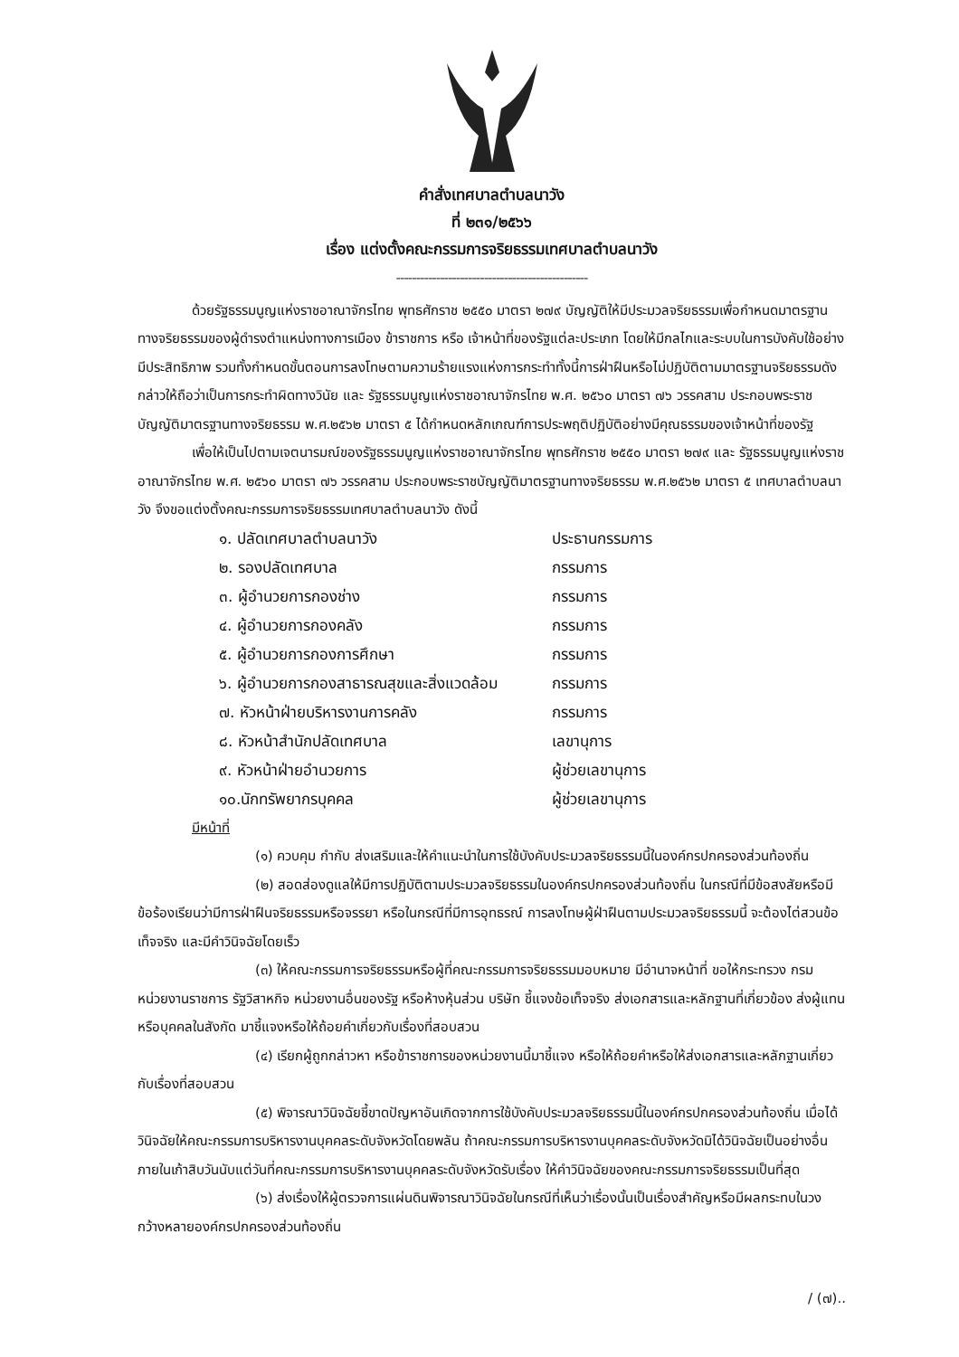คำสั่งเทศบาลตำบลนาวัง
ที่ ๒๓๑/๒๕๖๖
เรื่อง แต่งตั้งคณะกรรมการจริยธรรมเทศบาลตำบลนาวัง
------------------------------------------------
ด้วยรัฐธรรมนูญแห่งราชอาณาจักรไทย พุทธศักราช ๒๕๕๐ มาตรา ๒๗๙ บัญญัติให้มีประมวลจริยธรรมเพื่อกำหนดมาตรฐานทางจริยธรรมของผู้ดำรงตำแหน่งทางการเมือง ข้าราชการ หรือ เจ้าหน้าที่ของรัฐแต่ละประเภท โดยให้มีกลไกและระบบในการบังคับใช้อย่างมีประสิทธิภาพ รวมทั้งกำหนดขั้นตอนการลงโทษตามความร้ายแรงแห่งการกระทำทั้งนี้การฝ่าฝืนหรือไม่ปฏิบัติตามมาตรฐานจริยธรรมดังกล่าวให้ถือว่าเป็นการกระทำผิดทางวินัย และ รัฐธรรมนูญแห่งราชอาณาจักรไทย พ.ศ. ๒๕๖๐ มาตรา ๗๖ วรรคสาม ประกอบพระราชบัญญัติมาตรฐานทางจริยธรรม พ.ศ.๒๕๖๒ มาตรา ๕ ได้กำหนดหลักเกณฑ์การประพฤติปฏิบัติอย่างมีคุณธรรมของเจ้าหน้าที่ของรัฐ
เพื่อให้เป็นไปตามเจตนารมณ์ของรัฐธรรมนูญแห่งราชอาณาจักรไทย พุทธศักราช ๒๕๕๐ มาตรา ๒๗๙ และ รัฐธรรมนูญแห่งราชอาณาจักรไทย พ.ศ. ๒๕๖๐ มาตรา ๗๖ วรรคสาม ประกอบพระราชบัญญัติมาตรฐานทางจริยธรรม พ.ศ.๒๕๖๒ มาตรา ๕ เทศบาลตำบลนาวัง จึงขอแต่งตั้งคณะกรรมการจริยธรรมเทศบาลตำบลนาวัง ดังนี้
| ๑. ปลัดเทศบาลตำบลนาวัง | ประธานกรรมการ |
| ๒. รองปลัดเทศบาล | กรรมการ |
| ๓. ผู้อำนวยการกองช่าง | กรรมการ |
| ๔. ผู้อำนวยการกองคลัง | กรรมการ |
| ๕. ผู้อำนวยการกองการศึกษา | กรรมการ |
| ๖. ผู้อำนวยการกองสาธารณสุขและสิ่งแวดล้อม | กรรมการ |
| ๗. หัวหน้าฝ่ายบริหารงานการคลัง | กรรมการ |
| ๘. หัวหน้าสำนักปลัดเทศบาล | เลขานุการ |
| ๙. หัวหน้าฝ่ายอำนวยการ | ผู้ช่วยเลขานุการ |
| ๑๐.นักทรัพยากรบุคคล | ผู้ช่วยเลขานุการ |
มีหน้าที่
(๑) ควบคุม กำกับ ส่งเสริมและให้คำแนะนำในการใช้บังคับประมวลจริยธรรมนี้ในองค์กรปกครองส่วนท้องถิ่น
(๒) สอดส่องดูแลให้มีการปฏิบัติตามประมวลจริยธรรมในองค์กรปกครองส่วนท้องถิ่น ในกรณีที่มีข้อสงสัยหรือมีข้อร้องเรียนว่ามีการฝ่าฝืนจริยธรรมหรือจรรยา หรือในกรณีที่มีการอุทธรณ์ การลงโทษผู้ฝ่าฝืนตามประมวลจริยธรรมนี้ จะต้องไต่สวนข้อเท็จจริง และมีคำวินิจฉัยโดยเร็ว
(๓) ให้คณะกรรมการจริยธรรมหรือผู้ที่คณะกรรมการจริยธรรมมอบหมาย มีอำนาจหน้าที่ ขอให้กระทรวง กรม หน่วยงานราชการ รัฐวิสาหกิจ หน่วยงานอื่นของรัฐ หรือห้างหุ้นส่วน บริษัท ชี้แจงข้อเท็จจริง ส่งเอกสารและหลักฐานที่เกี่ยวข้อง ส่งผู้แทนหรือบุคคลในสังกัด มาชี้แจงหรือให้ถ้อยคำเกี่ยวกับเรื่องที่สอบสวน
(๔) เรียกผู้ถูกกล่าวหา หรือข้าราชการของหน่วยงานนี้มาชี้แจง หรือให้ถ้อยคำหรือให้ส่งเอกสารและหลักฐานเกี่ยวกับเรื่องที่สอบสวน
(๕) พิจารณาวินิจฉัยชี้ขาดปัญหาอันเกิดจากการใช้บังคับประมวลจริยธรรมนี้ในองค์กรปกครองส่วนท้องถิ่น เมื่อได้วินิจฉัยให้คณะกรรมการบริหารงานบุคคลระดับจังหวัดโดยพลัน ถ้าคณะกรรมการบริหารงานบุคคลระดับจังหวัดมิได้วินิจฉัยเป็นอย่างอื่นภายในเก้าสิบวันนับแต่วันที่คณะกรรมการบริหารงานบุคคลระดับจังหวัดรับเรื่อง ให้คำวินิจฉัยของคณะกรรมการจริยธรรมเป็นที่สุด
(๖) ส่งเรื่องให้ผู้ตรวจการแผ่นดินพิจารณาวินิจฉัยในกรณีที่เห็นว่าเรื่องนั้นเป็นเรื่องสำคัญหรือมีผลกระทบในวงกว้างหลายองค์กรปกครองส่วนท้องถิ่น
/ (๗)..